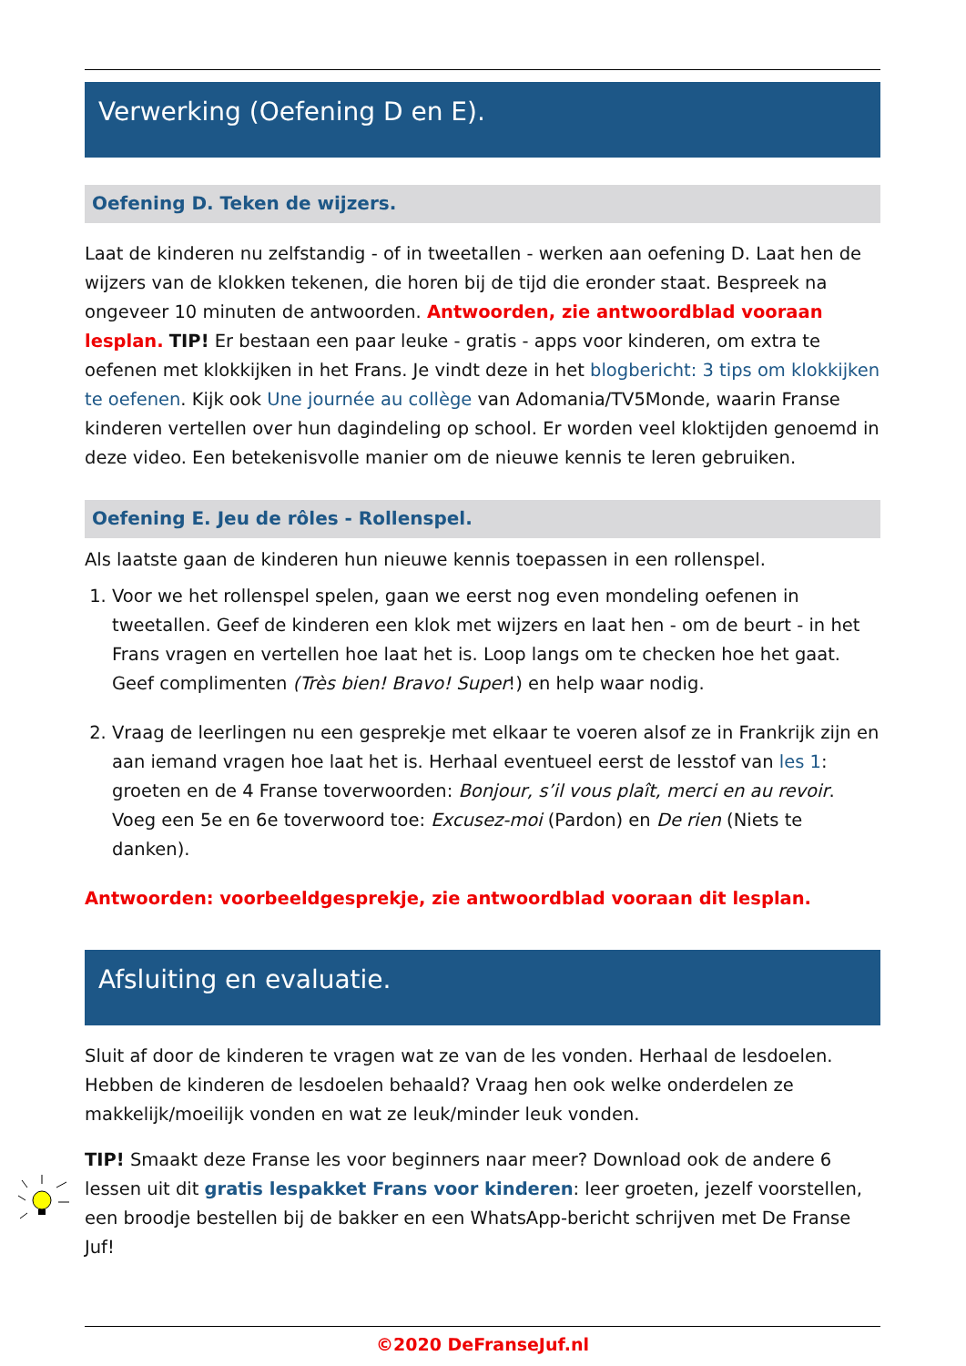Verwerking (Oefening D en E).
Oefening D. Teken de wijzers.
Laat de kinderen nu zelfstandig - of in tweetallen - werken aan oefening D. Laat hen de wijzers van de klokken tekenen, die horen bij de tijd die eronder staat. Bespreek na ongeveer 10 minuten de antwoorden. Antwoorden, zie antwoordblad vooraan lesplan. TIP! Er bestaan een paar leuke - gratis - apps voor kinderen, om extra te oefenen met klokkijken in het Frans. Je vindt deze in het blogbericht: 3 tips om klokkijken te oefenen. Kijk ook Une journée au collège van Adomania/TV5Monde, waarin Franse kinderen vertellen over hun dagindeling op school. Er worden veel kloktijden genoemd in deze video. Een betekenisvolle manier om de nieuwe kennis te leren gebruiken.
Oefening E. Jeu de rôles - Rollenspel.
Als laatste gaan de kinderen hun nieuwe kennis toepassen in een rollenspel.
1. Voor we het rollenspel spelen, gaan we eerst nog even mondeling oefenen in tweetallen. Geef de kinderen een klok met wijzers en laat hen - om de beurt - in het Frans vragen en vertellen hoe laat het is. Loop langs om te checken hoe het gaat. Geef complimenten (Très bien! Bravo! Super!) en help waar nodig.
2. Vraag de leerlingen nu een gesprekje met elkaar te voeren alsof ze in Frankrijk zijn en aan iemand vragen hoe laat het is. Herhaal eventueel eerst de lesstof van les 1: groeten en de 4 Franse toverwoorden: Bonjour, s’il vous plaît, merci en au revoir. Voeg een 5e en 6e toverwoord toe: Excusez-moi (Pardon) en De rien (Niets te danken).
Antwoorden: voorbeeldgesprekje, zie antwoordblad vooraan dit lesplan.
Afsluiting en evaluatie.
Sluit af door de kinderen te vragen wat ze van de les vonden. Herhaal de lesdoelen. Hebben de kinderen de lesdoelen behaald? Vraag hen ook welke onderdelen ze makkelijk/moeilijk vonden en wat ze leuk/minder leuk vonden.
TIP! Smaakt deze Franse les voor beginners naar meer? Download ook de andere 6 lessen uit dit gratis lespakket Frans voor kinderen: leer groeten, jezelf voorstellen, een broodje bestellen bij de bakker en een WhatsApp-bericht schrijven met De Franse Juf!
©2020 DeFranseJuf.nl